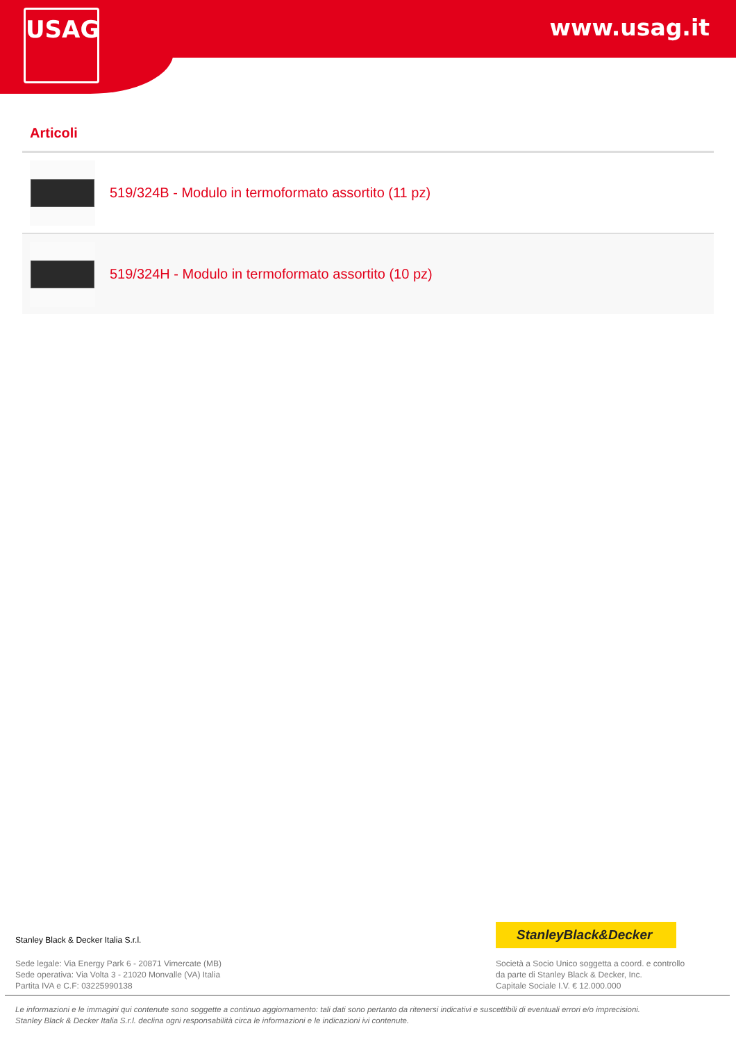USAG www.usag.it
Articoli
519/324B - Modulo in termoformato assortito (11 pz)
519/324H - Modulo in termoformato assortito (10 pz)
Stanley Black & Decker Italia S.r.l.
Sede legale: Via Energy Park 6 - 20871 Vimercate (MB)
Sede operativa: Via Volta 3 - 21020 Monvalle (VA) Italia
Partita IVA e C.F: 03225990138
StanleyBlack&Decker
Società a Socio Unico soggetta a coord. e controllo
da parte di Stanley Black & Decker, Inc.
Capitale Sociale I.V. € 12.000.000
Le informazioni e le immagini qui contenute sono soggette a continuo aggiornamento: tali dati sono pertanto da ritenersi indicativi e suscettibili di eventuali errori e/o imprecisioni.
Stanley Black & Decker Italia S.r.l. declina ogni responsabilità circa le informazioni e le indicazioni ivi contenute.